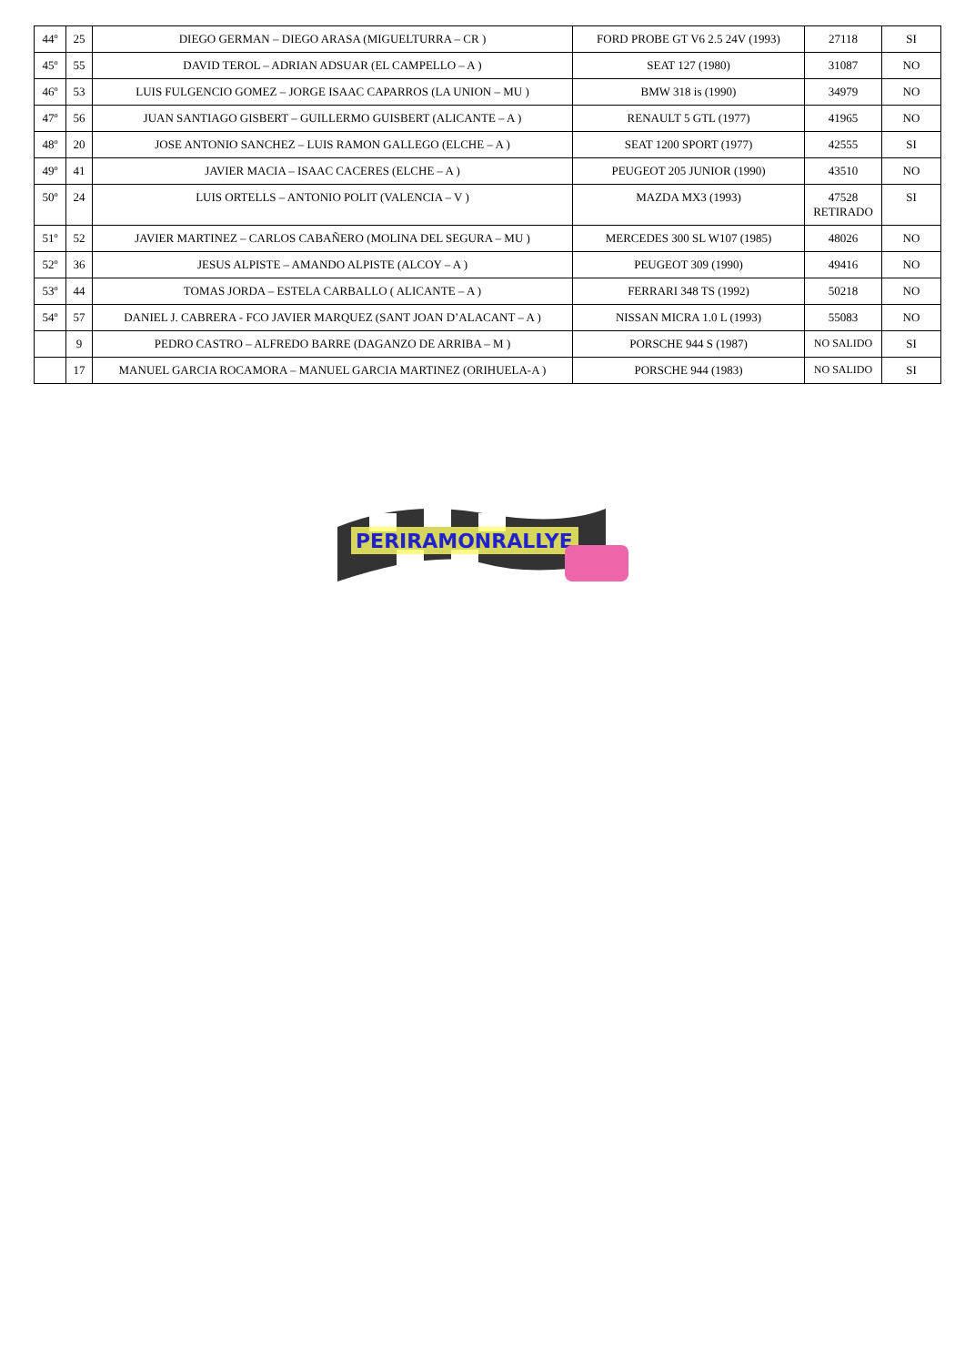| 44º | 25 | DIEGO GERMAN – DIEGO ARASA (MIGUELTURRA – CR ) | FORD PROBE GT V6 2.5 24V (1993) | 27118 | SI |
| 45º | 55 | DAVID TEROL – ADRIAN ADSUAR (EL CAMPELLO – A ) | SEAT 127 (1980) | 31087 | NO |
| 46º | 53 | LUIS FULGENCIO GOMEZ – JORGE ISAAC CAPARROS (LA UNION – MU ) | BMW 318 is (1990) | 34979 | NO |
| 47º | 56 | JUAN SANTIAGO GISBERT – GUILLERMO GUISBERT (ALICANTE – A ) | RENAULT 5 GTL (1977) | 41965 | NO |
| 48º | 20 | JOSE ANTONIO SANCHEZ – LUIS RAMON GALLEGO (ELCHE – A ) | SEAT 1200 SPORT (1977) | 42555 | SI |
| 49º | 41 | JAVIER MACIA – ISAAC CACERES (ELCHE – A ) | PEUGEOT 205 JUNIOR (1990) | 43510 | NO |
| 50º | 24 | LUIS ORTELLS – ANTONIO POLIT (VALENCIA – V ) | MAZDA MX3 (1993) | 47528 RETIRADO | SI |
| 51º | 52 | JAVIER MARTINEZ – CARLOS CABAÑERO (MOLINA DEL SEGURA – MU ) | MERCEDES 300 SL W107 (1985) | 48026 | NO |
| 52º | 36 | JESUS ALPISTE – AMANDO ALPISTE (ALCOY – A ) | PEUGEOT 309 (1990) | 49416 | NO |
| 53º | 44 | TOMAS JORDA – ESTELA CARBALLO ( ALICANTE – A ) | FERRARI 348 TS (1992) | 50218 | NO |
| 54º | 57 | DANIEL J. CABRERA - FCO JAVIER MARQUEZ (SANT JOAN D’ALACANT – A ) | NISSAN MICRA 1.0 L (1993) | 55083 | NO |
| | 9 | PEDRO CASTRO – ALFREDO BARRE (DAGANZO DE ARRIBA – M ) | PORSCHE 944 S (1987) | NO SALIDO | SI |
| | 17 | MANUEL GARCIA ROCAMORA – MANUEL GARCIA MARTINEZ (ORIHUELA-A ) | PORSCHE 944 (1983) | NO SALIDO | SI |
PERIRAMONRALLYE